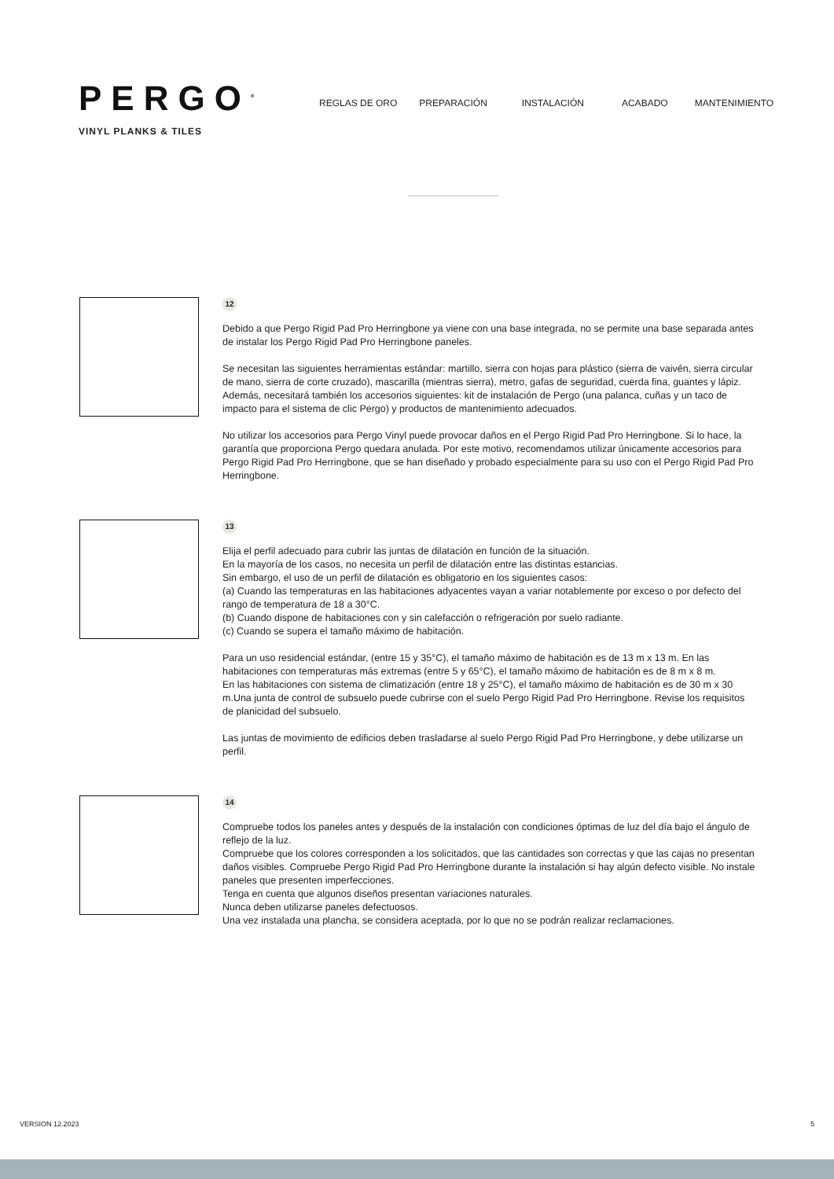PERGO<sup>®</sup>
VINYL PLANKS & TILES
REGLAS DE ORO PREPARACIÓN INSTALACIÓN ACABADO MANTENIMIENTO
12
Debido a que Pergo Rigid Pad Pro Herringbone ya viene con una base integrada, no se permite una base separada antes de instalar los Pergo Rigid Pad Pro Herringbone paneles.
Se necesitan las siguientes herramientas estándar: martillo, sierra con hojas para plástico (sierra de vaivén, sierra circular de mano, sierra de corte cruzado), mascarilla (mientras sierra), metro, gafas de seguridad, cuerda fina, guantes y lápiz. Además, necesitará también los accesorios siguientes: kit de instalación de Pergo (una palanca, cuñas y un taco de impacto para el sistema de clic Pergo) y productos de mantenimiento adecuados.
No utilizar los accesorios para Pergo Vinyl puede provocar daños en el Pergo Rigid Pad Pro Herringbone. Si lo hace, la garantía que proporciona Pergo quedara anulada. Por este motivo, recomendamos utilizar únicamente accesorios para Pergo Rigid Pad Pro Herringbone, que se han diseñado y probado especialmente para su uso con el Pergo Rigid Pad Pro Herringbone.
13
Elija el perfil adecuado para cubrir las juntas de dilatación en función de la situación.
En la mayoría de los casos, no necesita un perfil de dilatación entre las distintas estancias.
Sin embargo, el uso de un perfil de dilatación es obligatorio en los siguientes casos:
(a) Cuando las temperaturas en las habitaciones adyacentes vayan a variar notablemente por exceso o por defecto del rango de temperatura de 18 a 30°C.
(b) Cuando dispone de habitaciones con y sin calefacción o refrigeración por suelo radiante.
(c) Cuando se supera el tamaño máximo de habitación.
Para un uso residencial estándar, (entre 15 y 35°C), el tamaño máximo de habitación es de 13 m x 13 m. En las habitaciones con temperaturas más extremas (entre 5 y 65°C), el tamaño máximo de habitación es de 8 m x 8 m.
En las habitaciones con sistema de climatización (entre 18 y 25°C), el tamaño máximo de habitación es de 30 m x 30 m.Una junta de control de subsuelo puede cubrirse con el suelo Pergo Rigid Pad Pro Herringbone. Revise los requisitos de planicidad del subsuelo.
Las juntas de movimiento de edificios deben trasladarse al suelo Pergo Rigid Pad Pro Herringbone, y debe utilizarse un perfil.
14
Compruebe todos los paneles antes y después de la instalación con condiciones óptimas de luz del día bajo el ángulo de reflejo de la luz.
Compruebe que los colores corresponden a los solicitados, que las cantidades son correctas y que las cajas no presentan daños visibles. Compruebe Pergo Rigid Pad Pro Herringbone durante la instalación si hay algún defecto visible. No instale paneles que presenten imperfecciones.
Tenga en cuenta que algunos diseños presentan variaciones naturales.
Nunca deben utilizarse paneles defectuosos.
Una vez instalada una plancha, se considera aceptada, por lo que no se podrán realizar reclamaciones.
VERSION 12.2023 5